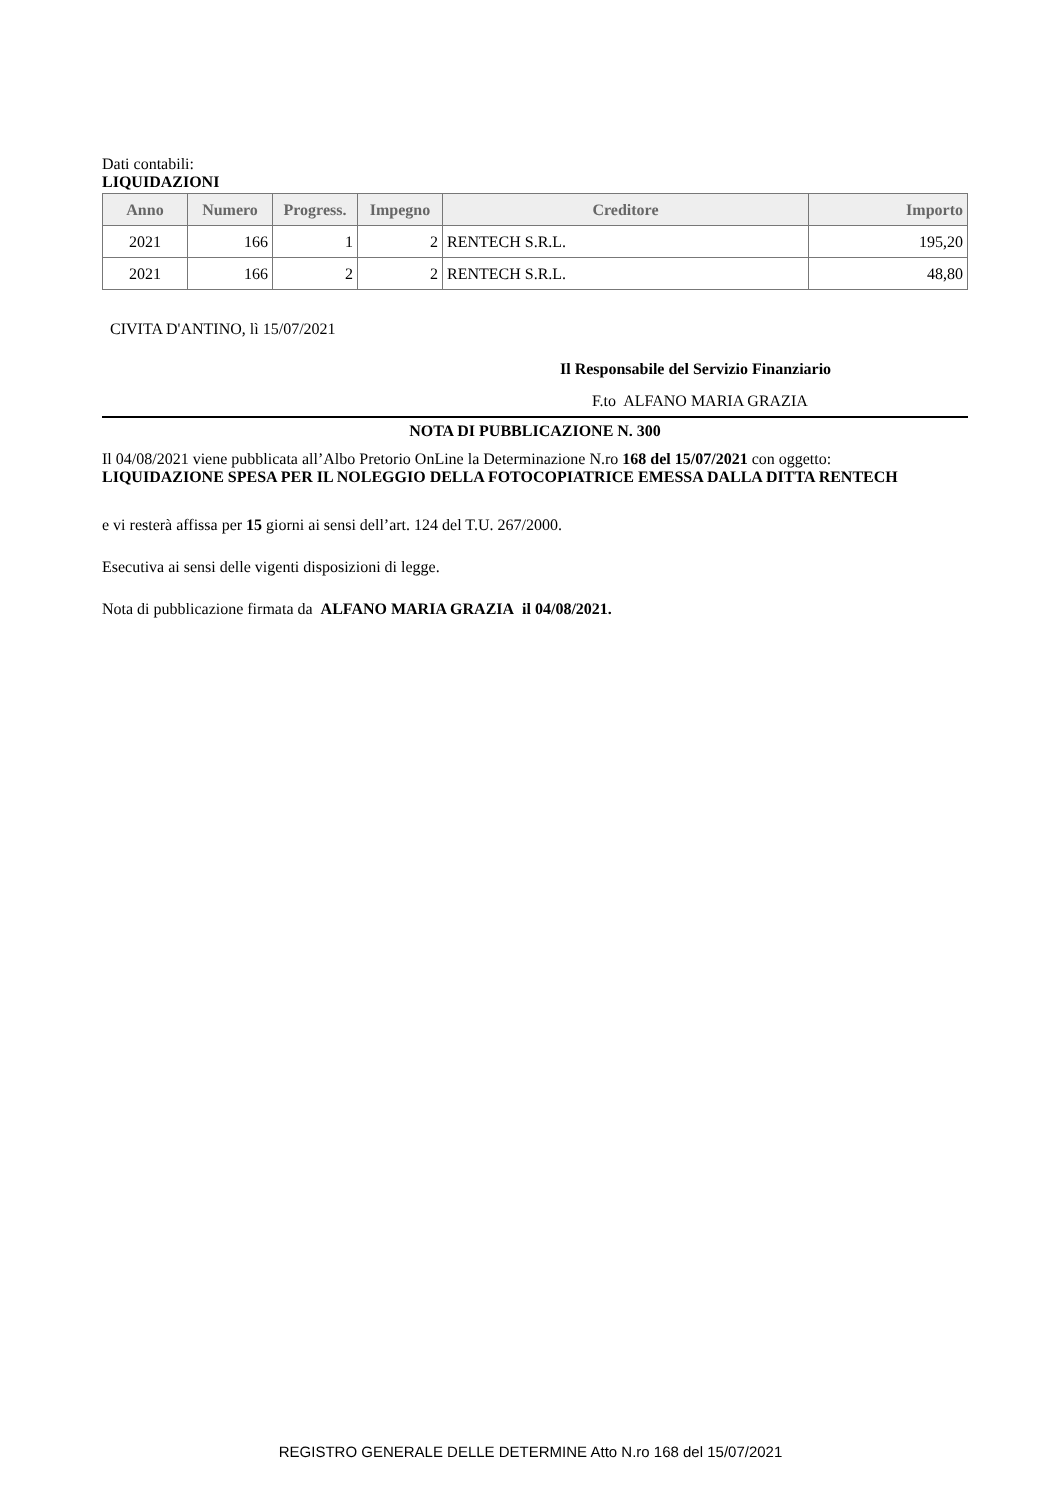Dati contabili:
LIQUIDAZIONI
| Anno | Numero | Progress. | Impegno | Creditore | Importo |
| --- | --- | --- | --- | --- | --- |
| 2021 | 166 | 1 | 2 | RENTECH S.R.L. | 195,20 |
| 2021 | 166 | 2 | 2 | RENTECH S.R.L. | 48,80 |
CIVITA D'ANTINO, lì 15/07/2021
Il Responsabile del Servizio Finanziario
F.to ALFANO MARIA GRAZIA
NOTA DI PUBBLICAZIONE N. 300
Il 04/08/2021 viene pubblicata all’Albo Pretorio OnLine la Determinazione N.ro 168 del 15/07/2021 con oggetto:
LIQUIDAZIONE SPESA PER IL NOLEGGIO DELLA FOTOCOPIATRICE EMESSA DALLA DITTA RENTECH
e vi resterà affissa per 15 giorni ai sensi dell’art. 124 del T.U. 267/2000.
Esecutiva ai sensi delle vigenti disposizioni di legge.
Nota di pubblicazione firmata da ALFANO MARIA GRAZIA il 04/08/2021.
REGISTRO GENERALE DELLE DETERMINE Atto N.ro 168 del 15/07/2021